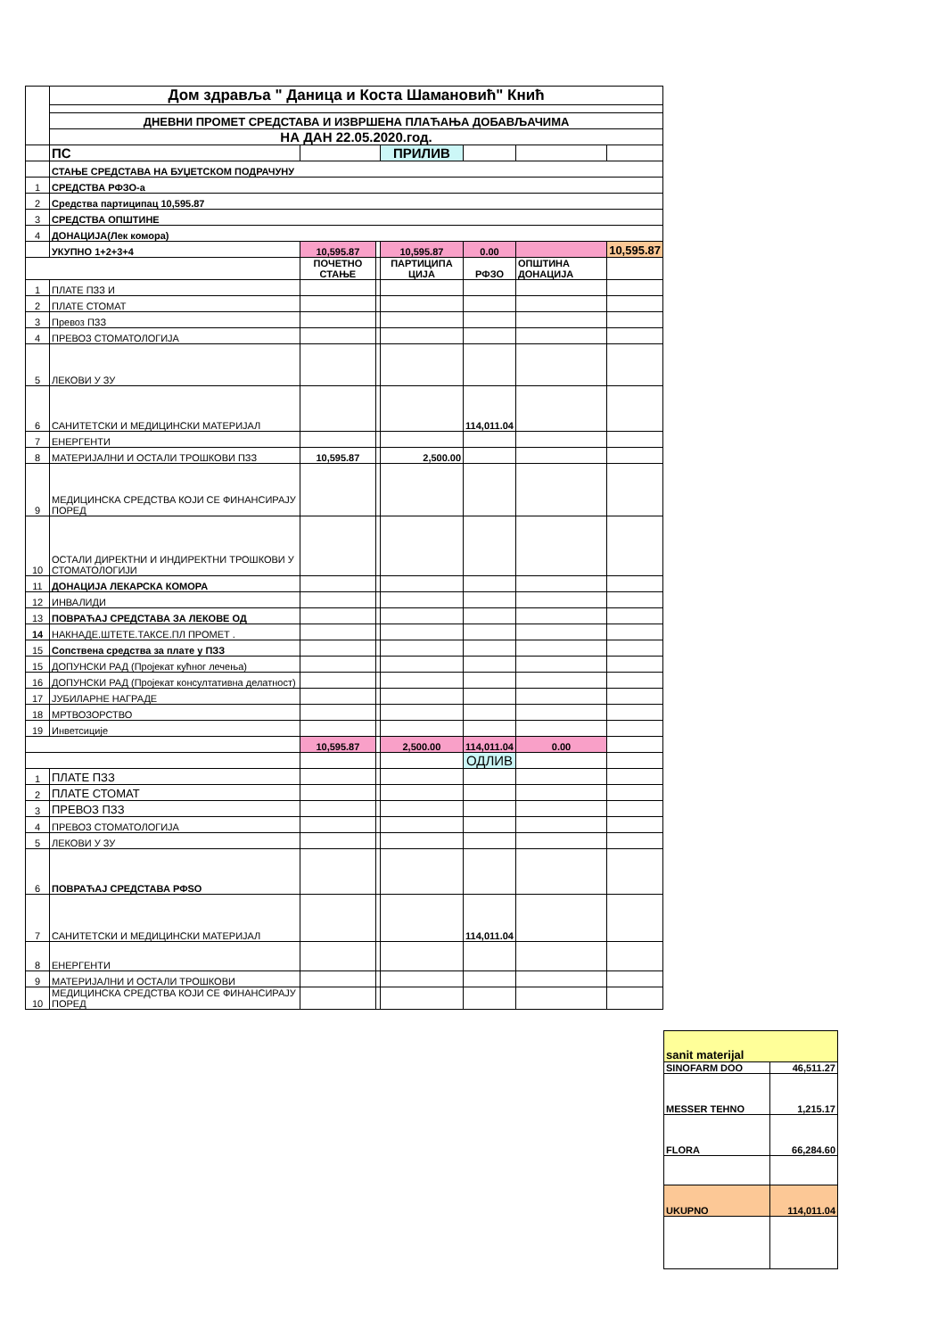| | Дом здравља " Даница и Коста Шамановић" Кнић | | | | | | |
| | ДНЕВНИ ПРОМЕТ СРЕДСТАВА И ИЗВРШЕНА ПЛАЋАЊА ДОБАВЉАЧИМА | | | | | | |
| | НА ДАН 22.05.2020.год. | | | | | | |
| | ПС | | | ПРИЛИВ | | | |
| | СТАЊЕ СРЕДСТАВА НА БУЏЕТСКОМ ПОДРАЧУНУ | | | | | | |
| 1 | СРЕДСТВА РФЗО-а | | | | | | |
| 2 | Средства партиципац 10,595.87 | | | | | | |
| 3 | СРЕДСТВА ОПШТИНЕ | | | | | | |
| 4 | ДОНАЦИЈА(Лек комора) | | | | | | |
| | УКУПНО 1+2+3+4 | 10,595.87 | | 10,595.87 | 0.00 | | 10,595.87 |
| | | ПОЧЕТНО СТАЊЕ | | ПАРТИЦИПА ЦИЈА | РФЗО | ОПШТИНА ДОНАЦИЈА | |
| 1 | ПЛАТЕ ПЗЗ И | | | | | | |
| 2 | ПЛАТЕ СТОМАТ | | | | | | |
| 3 | Превоз ПЗЗ | | | | | | |
| 4 | ПРЕВОЗ СТОМАТОЛОГИЈА | | | | | | |
| 5 | ЛЕКОВИ У ЗУ | | | | | | |
| 6 | САНИТЕТСКИ И МЕДИЦИНСКИ МАТЕРИЈАЛ | | | | 114,011.04 | | |
| 7 | ЕНЕРГЕНТИ | | | | | | |
| 8 | МАТЕРИЈАЛНИ И ОСТАЛИ ТРОШКОВИ ПЗЗ | 10,595.87 | | 2,500.00 | | | |
| 9 | МЕДИЦИНСКА СРЕДСТВА КОЈИ СЕ ФИНАНСИРАЈУ ПОРЕД | | | | | | |
| 10 | ОСТАЛИ ДИРЕКТНИ И ИНДИРЕКТНИ ТРОШКОВИ У СТОМАТОЛОГИЈИ | | | | | | |
| 11 | ДОНАЦИЈА ЛЕКАРСКА КОМОРА | | | | | | |
| 12 | ИНВАЛИДИ | | | | | | |
| 13 | ПОВРАЋАЈ СРЕДСТАВА ЗА ЛЕКОВЕ ОД | | | | | | |
| 14 | НАКНАДЕ.ШТЕТЕ.ТАКСЕ.ПЛ ПРОМЕТ . | | | | | | |
| 15 | Сопствена средства за плате у ПЗЗ | | | | | | |
| 15 | ДОПУНСКИ РАД (Пројекат кућног лечења) | | | | | | |
| 16 | ДОПУНСКИ РАД (Пројекат консултативна делатност) | | | | | | |
| 17 | ЈУБИЛАРНЕ НАГРАДЕ | | | | | | |
| 18 | МРТВОЗОРСТВО | | | | | | |
| 19 | Инветсиције | | | | | | |
| | | 10,595.87 | | 2,500.00 | 114,011.04 | 0.00 | |
| | | | | | ОДЛИВ | | |
| 1 | ПЛАТЕ ПЗЗ | | | | | | |
| 2 | ПЛАТЕ СТОМАТ | | | | | | |
| 3 | ПРЕВОЗ ПЗЗ | | | | | | |
| 4 | ПРЕВОЗ СТОМАТОЛОГИЈА | | | | | | |
| 5 | ЛЕКОВИ У ЗУ | | | | | | |
| 6 | ПОВРАЋАЈ СРЕДСТАВА РФSО | | | | | | |
| 7 | САНИТЕТСКИ И МЕДИЦИНСКИ МАТЕРИЈАЛ | | | | 114,011.04 | | |
| 8 | ЕНЕРГЕНТИ | | | | | | |
| 9 | МАТЕРИЈАЛНИ И ОСТАЛИ ТРОШКОВИ | | | | | | |
| 10 | МЕДИЦИНСКА СРЕДСТВА КОЈИ СЕ ФИНАНСИРАЈУ ПОРЕД | | | | | | |
| sanit materijal | |
| SINOFARM DOO | 46,511.27 |
| MESSER TEHNO | 1,215.17 |
| FLORA | 66,284.60 |
| UKUPNO | 114,011.04 |